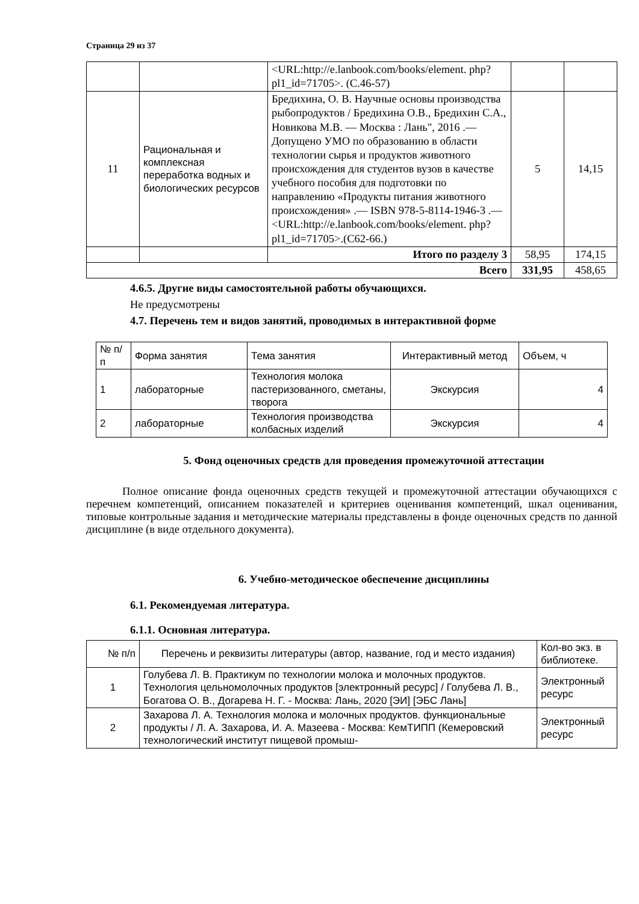Страница 29 из 37
| | | <URL:http://e.lanbook.com/books/element. php?pl1_id=71705>. (С.46-57) | | |
| 11 | Рациональная и комплексная переработка водных и биологических ресурсов | Бредихина, О. В. Научные основы производства рыбопродуктов / Бредихина О.В., Бредихин С.А., Новикова М.В. — Москва : Лань", 2016 .— Допущено УМО по образованию в области технологии сырья и продуктов животного происхождения для студентов вузов в качестве учебного пособия для подготовки по направлению «Продукты питания животного происхождения» .— ISBN 978-5-8114-1946-3 .— <URL:http://e.lanbook.com/books/element. php?pl1_id=71705>.(С62-66.) | 5 | 14,15 |
| | | Итого по разделу 3 | 58,95 | 174,15 |
| Всего | | | 331,95 | 458,65 |
4.6.5. Другие виды самостоятельной работы обучающихся.
Не предусмотрены
4.7. Перечень тем и видов занятий, проводимых в интерактивной форме
| № п/п | Форма занятия | Тема занятия | Интерактивный метод | Объем, ч |
| 1 | лабораторные | Технология молока пастеризованного, сметаны, творога | Экскурсия | 4 |
| 2 | лабораторные | Технология производства колбасных изделий | Экскурсия | 4 |
5. Фонд оценочных средств для проведения промежуточной аттестации
Полное описание фонда оценочных средств текущей и промежуточной аттестации обучающихся с перечнем компетенций, описанием показателей и критериев оценивания компетенций, шкал оценивания, типовые контрольные задания и методические материалы представлены в фонде оценочных средств по данной дисциплине (в виде отдельного документа).
6. Учебно-методическое обеспечение дисциплины
6.1. Рекомендуемая литература.
6.1.1. Основная литература.
| № п/п | Перечень и реквизиты литературы (автор, название, год и место издания) | Кол-во экз. в библиотеке. |
| 1 | Голубева Л. В. Практикум по технологии молока и молочных продуктов. Технология цельномолочных продуктов [электронный ресурс] / Голубева Л. В., Богатова О. В., Догарева Н. Г. - Москва: Лань, 2020 [ЭИ] [ЭБС Лань] | Электронный ресурс |
| 2 | Захарова Л. А. Технология молока и молочных продуктов. функциональные продукты / Л. А. Захарова, И. А. Мазеева - Москва: КемТИПП (Кемеровский технологический институт пищевой промыш- | Электронный ресурс |